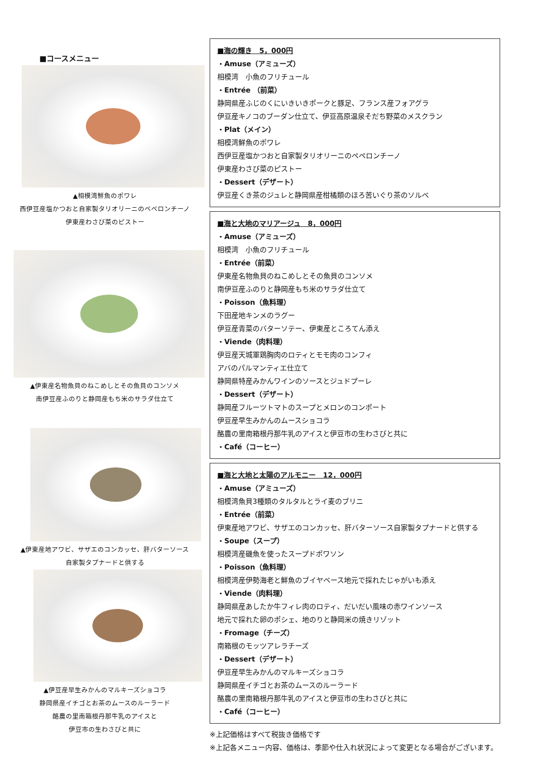■コースメニュー
▲相模湾鮮魚のポワレ
西伊豆産塩かつおと自家製タリオリーニのペペロンチーノ
伊東産わさび菜のピストー
▲伊東産名物魚貝のねこめしとその魚貝のコンソメ
南伊豆産ふのりと静岡産もち米のサラダ仕立て
▲伊東産地アワビ、サザエのコンカッセ、肝バターソース
自家製タプナードと供する
▲伊豆産早生みかんのマルキーズショコラ
静岡県産イチゴとお茶のムースのルーラード
酪農の里南箱根丹那牛乳のアイスと
伊豆市の生わさびと共に
■海の輝き　5，000円
・Amuse（アミューズ）
相模湾　小魚のフリチュール
・Entrée （前菜）
静岡県産ふじのくにいきいきポークと豚足、フランス産フォアグラ
伊豆産キノコのブーダン仕立て、伊豆高原温泉そだち野菜のメスクラン
・Plat（メイン）
相模湾鮮魚のポワレ
西伊豆産塩かつおと自家製タリオリーニのペペロンチーノ
伊東産わさび菜のピストー
・Dessert（デザート）
伊豆産くき茶のジュレと静岡県産柑橘類のほろ苦いぐり茶のソルベ
■海と大地のマリアージュ　8，000円
・Amuse（アミューズ）
相模湾　小魚のフリチュール
・Entrée（前菜）
伊東産名物魚貝のねこめしとその魚貝のコンソメ
南伊豆産ふのりと静岡産もち米のサラダ仕立て
・Poisson（魚料理）
下田産地キンメのラグー
伊豆産青菜のバターソテー、伊東産ところてん添え
・Viende（肉料理）
伊豆産天城軍鶏胸肉のロティとモモ肉のコンフィ
アバのパルマンティエ仕立て
静岡県特産みかんワインのソースとジュドプーレ
・Dessert（デザート）
静岡産フルーツトマトのスープとメロンのコンポート
伊豆産早生みかんのムースショコラ
酪農の里南箱根丹那牛乳のアイスと伊豆市の生わさびと共に
・Café（コーヒー）
■海と大地と太陽のアルモニー　12，000円
・Amuse（アミューズ）
相模湾魚貝3種類のタルタルとライ麦のブリニ
・Entrée（前菜）
伊東産地アワビ、サザエのコンカッセ、肝バターソース自家製タプナードと供する
・Soupe（スープ）
相模湾産磯魚を使ったスープドポワソン
・Poisson（魚料理）
相模湾産伊勢海老と鮮魚のブイヤベース地元で採れたじゃがいも添え
・Viende（肉料理）
静岡県産あしたか牛フィレ肉のロティ、だいだい風味の赤ワインソース
地元で採れた卵のポシェ、地のりと静岡米の焼きリゾット
・Fromage（チーズ）
南箱根のモッツアレラチーズ
・Dessert（デザート）
伊豆産早生みかんのマルキーズショコラ
静岡県産イチゴとお茶のムースのルーラード
酪農の里南箱根丹那牛乳のアイスと伊豆市の生わさびと共に
・Café（コーヒー）
※上記価格はすべて税抜き価格です
※上記各メニュー内容、価格は、季節や仕入れ状況によって変更となる場合がございます。